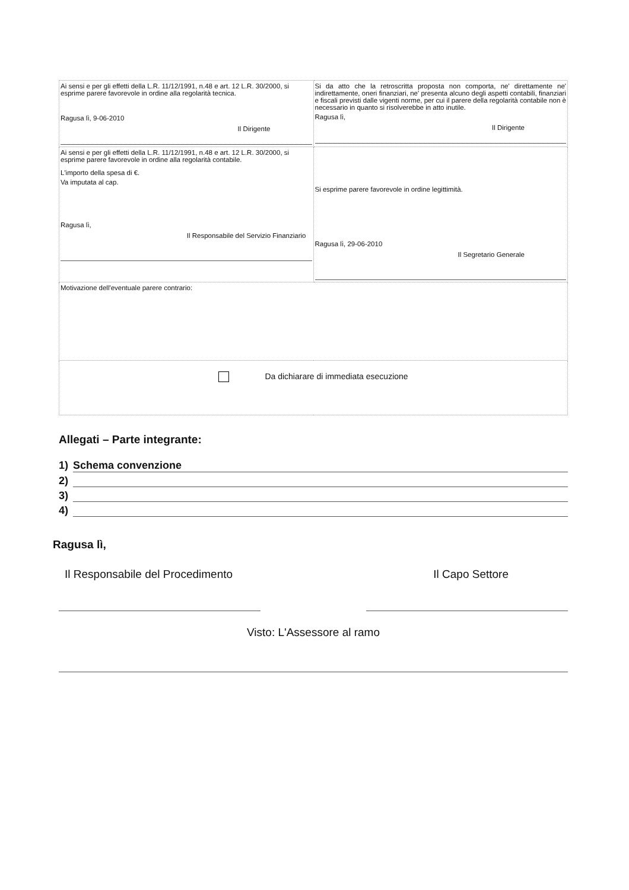| Ai sensi e per gli effetti della L.R. 11/12/1991, n.48 e art. 12 L.R. 30/2000, si esprime parere favorevole in ordine alla regolarità tecnica. Ragusa lì, 9-06-2010 Il Dirigente | Si da atto che la retroscritta proposta non comporta, ne' direttamente ne' indirettamente, oneri finanziari, ne' presenta alcuno degli aspetti contabili, finanziari e fiscali previsti dalle vigenti norme, per cui il parere della regolarità contabile non è necessario in quanto si risolverebbe in atto inutile. Ragusa lì, Il Dirigente |
| Ai sensi e per gli effetti della L.R. 11/12/1991, n.48 e art. 12 L.R. 30/2000, si esprime parere favorevole in ordine alla regolarità contabile. L'importo della spesa di €. Va imputata al cap. Ragusa lì, Il Responsabile del Servizio Finanziario | Si esprime parere favorevole in ordine legittimità. Ragusa lì, 29-06-2010 Il Segretario Generale |
| Motivazione dell'eventuale parere contrario: | |
| Da dichiarare di immediata esecuzione | |
Allegati – Parte integrante:
1) Schema convenzione
2)
3)
4)
Ragusa lì,
Il Responsabile del Procedimento Il Capo Settore
Visto: L'Assessore al ramo